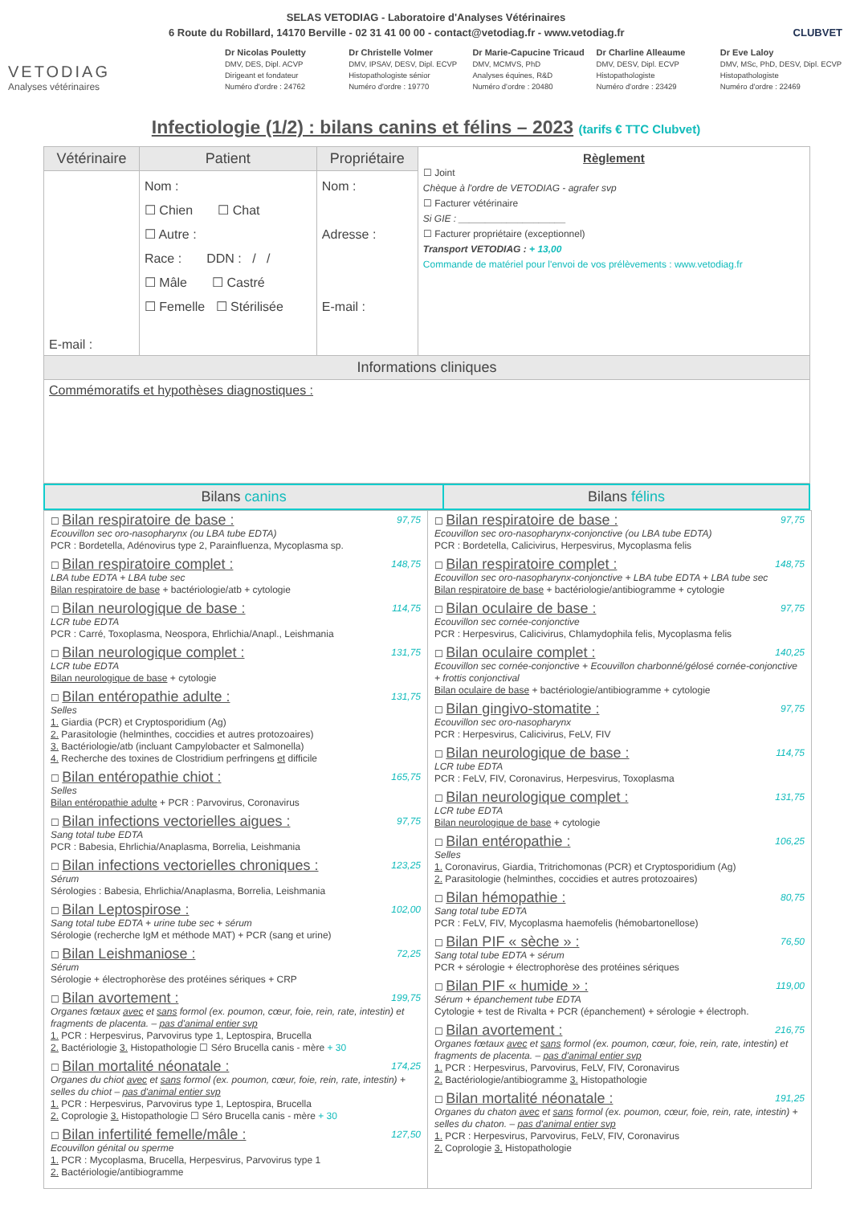SELAS VETODIAG - Laboratoire d'Analyses Vétérinaires
6 Route du Robillard, 14170 Berville - 02 31 41 00 00 - contact@vetodiag.fr - www.vetodiag.fr CLUBVET
VETODIAG
Analyses vétérinaires
Dr Nicolas Pouletty
DMV, DES, Dipl. ACVP
Dirigeant et fondateur
Numéro d'ordre : 24762
Dr Christelle Volmer
DMV, IPSAV, DESV, Dipl. ECVP
Histopathologiste sénior
Numéro d'ordre : 19770
Dr Marie-Capucine Tricaud
DMV, MCMVS, PhD
Analyses équines, R&D
Numéro d'ordre : 20480
Dr Charline Alleaume
DMV, DESV, Dipl. ECVP
Histopathologiste
Numéro d'ordre : 23429
Dr Eve Laloy
DMV, MSc, PhD, DESV, Dipl. ECVP
Histopathologiste
Numéro d'ordre : 22469
Infectiologie (1/2) : bilans canins et félins – 2023 (tarifs € TTC Clubvet)
| Vétérinaire | Patient | Propriétaire | Règlement ☐ Joint Chèque à l'ordre de VETODIAG - agrafer svp ☐ Facturer vétérinaire Si GIE : ____________________ ☐ Facturer propriétaire (exceptionnel) Transport VETODIAG : + 13,00 Commande de matériel pour l'envoi de vos prélèvements : www.vetodiag.fr |
| E-mail : | Nom : ☐ Chien ☐ Chat ☐ Autre : Race : DDN : / / ☐ Mâle ☐ Castré ☐ Femelle ☐ Stérilisée | Nom : Adresse : E-mail : | |
| Informations cliniques | | | |
| Commémoratifs et hypothèses diagnostiques : | | | |
| Bilans canins | Bilans félins |
| --- | --- |
☐ Bilan respiratoire de base : 97,75
Ecouvillon sec oro-nasopharynx (ou LBA tube EDTA)
PCR : Bordetella, Adénovirus type 2, Parainfluenza, Mycoplasma sp.
☐ Bilan respiratoire complet : 148,75
LBA tube EDTA + LBA tube sec
Bilan respiratoire de base + bactériologie/atb + cytologie
☐ Bilan neurologique de base : 114,75
LCR tube EDTA
PCR : Carré, Toxoplasma, Neospora, Ehrlichia/Anapl., Leishmania
☐ Bilan neurologique complet : 131,75
LCR tube EDTA
Bilan neurologique de base + cytologie
☐ Bilan entéropathie adulte : 131,75
Selles
1. Giardia (PCR) et Cryptosporidium (Ag)
2. Parasitologie (helminthes, coccidies et autres protozoaires)
3. Bactériologie/atb (incluant Campylobacter et Salmonella)
4. Recherche des toxines de Clostridium perfringens et difficile
☐ Bilan entéropathie chiot : 165,75
Selles
Bilan entéropathie adulte + PCR : Parvovirus, Coronavirus
☐ Bilan infections vectorielles aigues : 97,75
Sang total tube EDTA
PCR : Babesia, Ehrlichia/Anaplasma, Borrelia, Leishmania
☐ Bilan infections vectorielles chroniques : 123,25
Sérum
Sérologies : Babesia, Ehrlichia/Anaplasma, Borrelia, Leishmania
☐ Bilan Leptospirose : 102,00
Sang total tube EDTA + urine tube sec + sérum
Sérologie (recherche IgM et méthode MAT) + PCR (sang et urine)
☐ Bilan Leishmaniose : 72,25
Sérum
Sérologie + électrophorèse des protéines sériques + CRP
☐ Bilan avortement : 199,75
Organes fœtaux avec et sans formol (ex. poumon, cœur, foie, rein, rate, intestin) et fragments de placenta. – pas d'animal entier svp
1. PCR : Herpesvirus, Parvovirus type 1, Leptospira, Brucella
2. Bactériologie 3. Histopathologie ☐ Séro Brucella canis - mère + 30
☐ Bilan mortalité néonatale : 174,25
Organes du chiot avec et sans formol (ex. poumon, cœur, foie, rein, rate, intestin) + selles du chiot – pas d'animal entier svp
1. PCR : Herpesvirus, Parvovirus type 1, Leptospira, Brucella
2. Coprologie 3. Histopathologie ☐ Séro Brucella canis - mère + 30
☐ Bilan infertilité femelle/mâle : 127,50
Ecouvillon génital ou sperme
1. PCR : Mycoplasma, Brucella, Herpesvirus, Parvovirus type 1
2. Bactériologie/antibiogramme
☐ Bilan respiratoire de base : 97,75
Ecouvillon sec oro-nasopharynx-conjonctive (ou LBA tube EDTA)
PCR : Bordetella, Calicivirus, Herpesvirus, Mycoplasma felis
☐ Bilan respiratoire complet : 148,75
Ecouvillon sec oro-nasopharynx-conjonctive + LBA tube EDTA + LBA tube sec
Bilan respiratoire de base + bactériologie/antibiogramme + cytologie
☐ Bilan oculaire de base : 97,75
Ecouvillon sec cornée-conjonctive
PCR : Herpesvirus, Calicivirus, Chlamydophila felis, Mycoplasma felis
☐ Bilan oculaire complet : 140,25
Ecouvillon sec cornée-conjonctive + Ecouvillon charbonné/gélosé cornée-conjonctive + frottis conjonctival
Bilan oculaire de base + bactériologie/antibiogramme + cytologie
☐ Bilan gingivo-stomatite : 97,75
Ecouvillon sec oro-nasopharynx
PCR : Herpesvirus, Calicivirus, FeLV, FIV
☐ Bilan neurologique de base : 114,75
LCR tube EDTA
PCR : FeLV, FIV, Coronavirus, Herpesvirus, Toxoplasma
☐ Bilan neurologique complet : 131,75
LCR tube EDTA
Bilan neurologique de base + cytologie
☐ Bilan entéropathie : 106,25
Selles
1. Coronavirus, Giardia, Tritrichomonas (PCR) et Cryptosporidium (Ag)
2. Parasitologie (helminthes, coccidies et autres protozoaires)
☐ Bilan hémopathie : 80,75
Sang total tube EDTA
PCR : FeLV, FIV, Mycoplasma haemofelis (hémobartonellose)
☐ Bilan PIF « sèche » : 76,50
Sang total tube EDTA + sérum
PCR + sérologie + électrophorèse des protéines sériques
☐ Bilan PIF « humide » : 119,00
Sérum + épanchement tube EDTA
Cytologie + test de Rivalta + PCR (épanchement) + sérologie + électroph.
☐ Bilan avortement : 216,75
Organes fœtaux avec et sans formol (ex. poumon, cœur, foie, rein, rate, intestin) et fragments de placenta. – pas d'animal entier svp
1. PCR : Herpesvirus, Parvovirus, FeLV, FIV, Coronavirus
2. Bactériologie/antibiogramme 3. Histopathologie
☐ Bilan mortalité néonatale : 191,25
Organes du chaton avec et sans formol (ex. poumon, cœur, foie, rein, rate, intestin) + selles du chaton. – pas d'animal entier svp
1. PCR : Herpesvirus, Parvovirus, FeLV, FIV, Coronavirus
2. Coprologie 3. Histopathologie